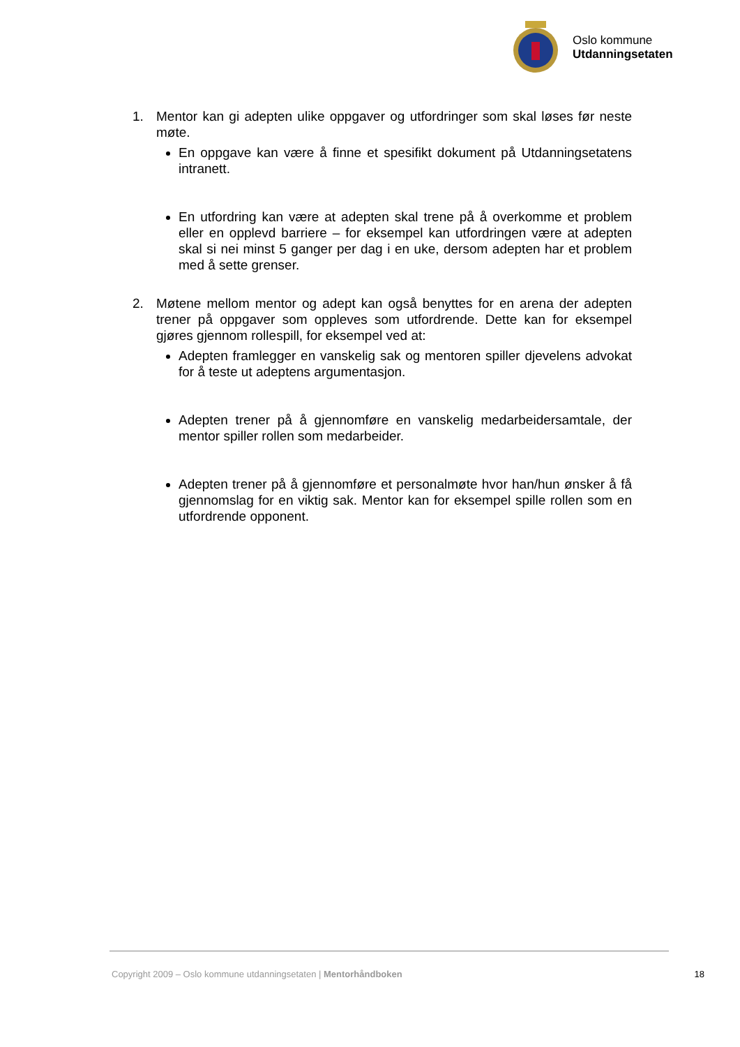Oslo kommune
Utdanningsetaten
1. Mentor kan gi adepten ulike oppgaver og utfordringer som skal løses før neste møte.
En oppgave kan være å finne et spesifikt dokument på Utdanningsetatens intranett.
En utfordring kan være at adepten skal trene på å overkomme et problem eller en opplevd barriere – for eksempel kan utfordringen være at adepten skal si nei minst 5 ganger per dag i en uke, dersom adepten har et problem med å sette grenser.
2. Møtene mellom mentor og adept kan også benyttes for en arena der adepten trener på oppgaver som oppleves som utfordrende. Dette kan for eksempel gjøres gjennom rollespill, for eksempel ved at:
Adepten framlegger en vanskelig sak og mentoren spiller djevelens advokat for å teste ut adeptens argumentasjon.
Adepten trener på å gjennomføre en vanskelig medarbeidersamtale, der mentor spiller rollen som medarbeider.
Adepten trener på å gjennomføre et personalmøte hvor han/hun ønsker å få gjennomslag for en viktig sak. Mentor kan for eksempel spille rollen som en utfordrende opponent.
Copyright 2009 – Oslo kommune utdanningsetaten | Mentorhåndboken 18